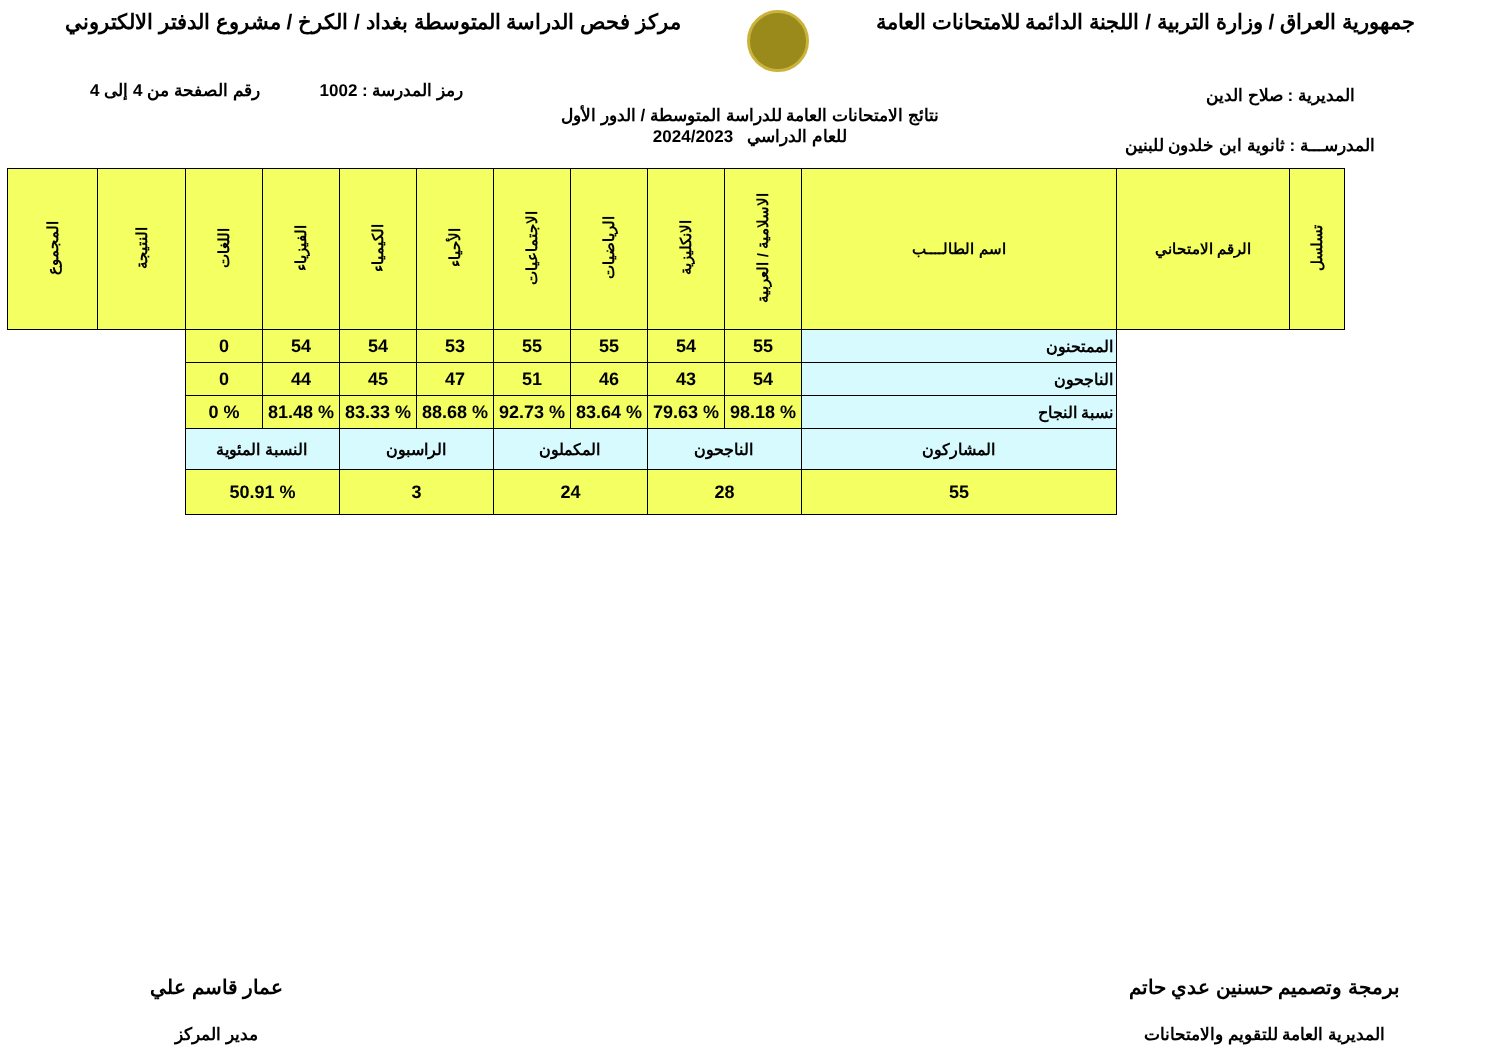جمهورية العراق / وزارة التربية / اللجنة الدائمة للامتحانات العامة
مركز فحص الدراسة المتوسطة بغداد / الكرخ / مشروع الدفتر الالكتروني
رمز المدرسة : 1002 رقم الصفحة من 4 إلى 4
نتائج الامتحانات العامة للدراسة المتوسطة / الدور الأول
للعام الدراسي 2024/2023
المديرية : صلاح الدين
المدرســـة : ثانوية ابن خلدون للبنين
| تسلسل | الرقم الامتحاني | اسم الطالــــب | الاسلامية / العربية | الانكليزية | الرياضيات | الاجتماعيات | الأحياء | الكيمياء | الفيزياء | اللغات | النتيجة | المجموع |
| --- | --- | --- | --- | --- | --- | --- | --- | --- | --- | --- | --- | --- |
| | | الممتحنون | 55 | 54 | 55 | 55 | 53 | 54 | 54 | 0 | | |
| | | الناجحون | 54 | 43 | 46 | 51 | 47 | 45 | 44 | 0 | | |
| | | نسبة النجاح | % 98.18 | % 79.63 | % 83.64 | % 92.73 | % 88.68 | % 83.33 | % 81.48 | % 0 | | |
| | | المشاركون | الناجحون | | المكملون | | الراسبون | | النسبة المئوية | | | |
| | | 55 | 28 | | 24 | | 3 | | % 50.91 | | | |
برمجة وتصميم حسنين عدي حاتم
المديرية العامة للتقويم والامتحانات
عمار قاسم علي
مدير المركز